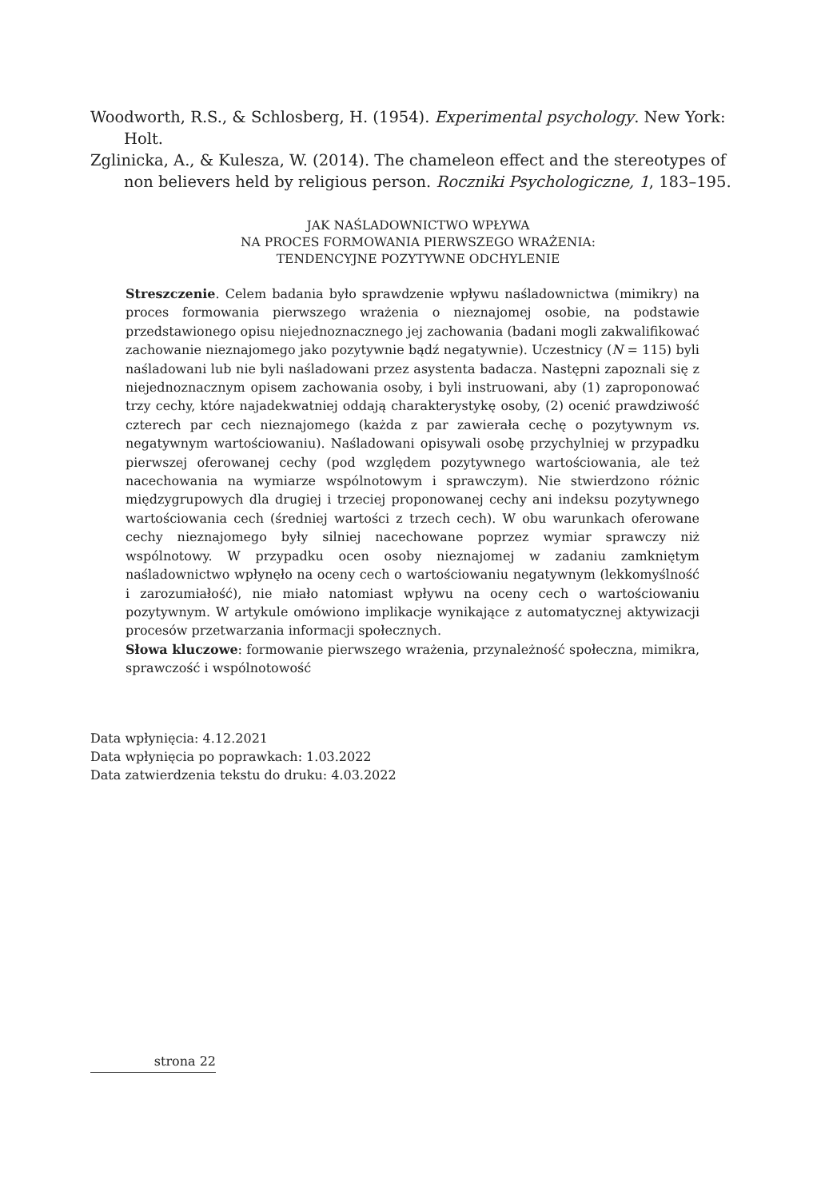Woodworth, R.S., & Schlosberg, H. (1954). Experimental psychology. New York: Holt.
Zglinicka, A., & Kulesza, W. (2014). The chameleon effect and the stereotypes of non believers held by religious person. Roczniki Psychologiczne, 1, 183–195.
JAK NAŚLADOWNICTWO WPŁYWA
NA PROCES FORMOWANIA PIERWSZEGO WRAŻENIA:
TENDENCYJNE POZYTYWNE ODCHYLENIE
Streszczenie. Celem badania było sprawdzenie wpływu naśladownictwa (mimikry) na proces formowania pierwszego wrażenia o nieznajomej osobie, na podstawie przedstawionego opisu niejednoznacznego jej zachowania (badani mogli zakwalifikować zachowanie nieznajomego jako pozytywnie bądź negatywnie). Uczestnicy (N = 115) byli naśladowani lub nie byli naśladowani przez asystenta badacza. Następni zapoznali się z niejednoznacznym opisem zachowania osoby, i byli instruowani, aby (1) zaproponować trzy cechy, które najadekwatniej oddają charakterystykę osoby, (2) ocenić prawdziwość czterech par cech nieznajomego (każda z par zawierała cechę o pozytywnym vs. negatywnym wartościowaniu). Naśladowani opisywali osobę przychylniej w przypadku pierwszej oferowanej cechy (pod względem pozytywnego wartościowania, ale też nacechowania na wymiarze wspólnotowym i sprawczym). Nie stwierdzono różnic międzygrupowych dla drugiej i trzeciej proponowanej cechy ani indeksu pozytywnego wartościowania cech (średniej wartości z trzech cech). W obu warunkach oferowane cechy nieznajomego były silniej nacechowane poprzez wymiar sprawczy niż wspólnotowy. W przypadku ocen osoby nieznajomej w zadaniu zamkniętym naśladownictwo wpłynęło na oceny cech o wartościowaniu negatywnym (lekkomyślność i zarozumiałość), nie miało natomiast wpływu na oceny cech o wartościowaniu pozytywnym. W artykule omówiono implikacje wynikające z automatycznej aktywizacji procesów przetwarzania informacji społecznych.
Słowa kluczowe: formowanie pierwszego wrażenia, przynależność społeczna, mimikra, sprawczość i wspólnotowość
Data wpłynięcia: 4.12.2021
Data wpłynięcia po poprawkach: 1.03.2022
Data zatwierdzenia tekstu do druku: 4.03.2022
strona 22